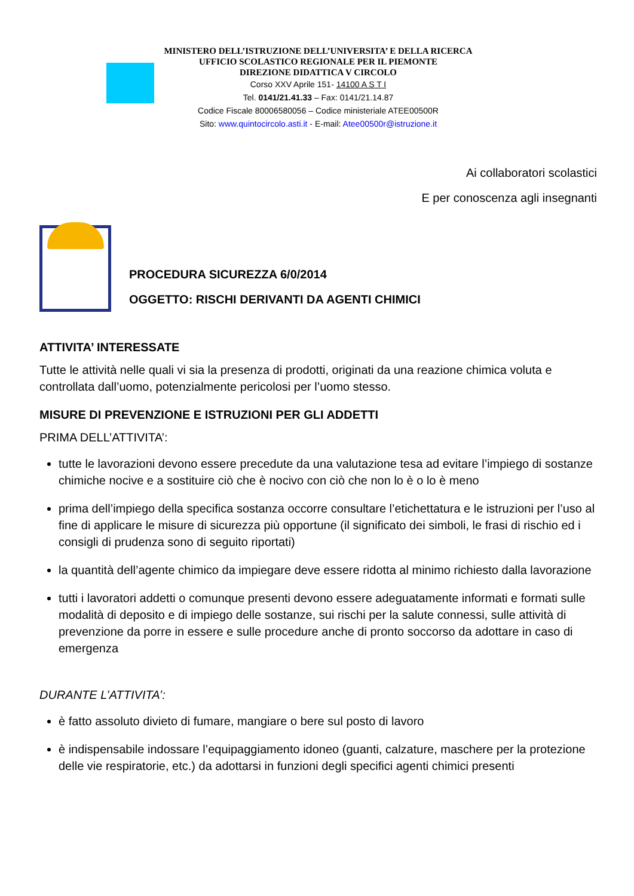MINISTERO DELL’ISTRUZIONE DELL’UNIVERSITA’ E DELLA RICERCA
UFFICIO SCOLASTICO REGIONALE PER IL PIEMONTE
DIREZIONE DIDATTICA V CIRCOLO
Corso XXV Aprile 151- 14100 A S T I
Tel. 0141/21.41.33 – Fax: 0141/21.14.87
Codice Fiscale 80006580056 – Codice ministeriale ATEE00500R
Sito: www.quintocircolo.asti.it - E-mail: Atee00500r@istruzione.it
Ai collaboratori scolastici
E per conoscenza agli insegnanti
PROCEDURA SICUREZZA 6/0/2014
OGGETTO: RISCHI DERIVANTI DA AGENTI CHIMICI
ATTIVITA’ INTERESSATE
Tutte le attività nelle quali vi sia la presenza di prodotti, originati da una reazione chimica voluta e controllata dall’uomo, potenzialmente pericolosi per l’uomo stesso.
MISURE DI PREVENZIONE E ISTRUZIONI PER GLI ADDETTI
PRIMA DELL’ATTIVITA’:
tutte le lavorazioni devono essere precedute da una valutazione tesa ad evitare l’impiego di sostanze chimiche nocive e a sostituire ciò che è nocivo con ciò che non lo è o lo è meno
prima dell’impiego della specifica sostanza occorre consultare l’etichettatura e le istruzioni per l’uso al fine di applicare le misure di sicurezza più opportune (il significato dei simboli, le frasi di rischio ed i consigli di prudenza sono di seguito riportati)
la quantità dell’agente chimico da impiegare deve essere ridotta al minimo richiesto dalla lavorazione
tutti i lavoratori addetti o comunque presenti devono essere adeguatamente informati e formati sulle modalità di deposito e di impiego delle sostanze, sui rischi per la salute connessi, sulle attività di prevenzione da porre in essere e sulle procedure anche di pronto soccorso da adottare in caso di emergenza
DURANTE L’ATTIVITA’:
è fatto assoluto divieto di fumare, mangiare o bere sul posto di lavoro
è indispensabile indossare l’equipaggiamento idoneo (guanti, calzature, maschere per la protezione delle vie respiratorie, etc.) da adottarsi in funzioni degli specifici agenti chimici presenti